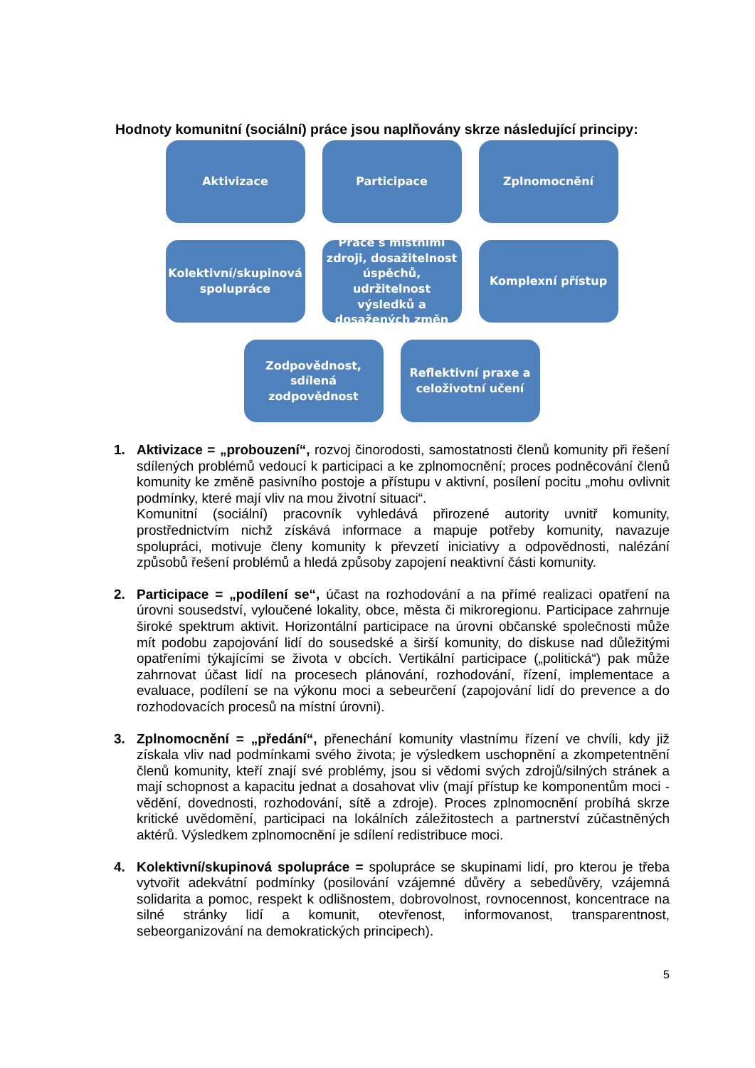Hodnoty komunitní (sociální) práce jsou naplňovány skrze následující principy:
Aktivizace Participace Zplnomocnění
Kolektivní/skupinová spolupráce
Práce s místními zdroji, dosažitelnost úspěchů, udržitelnost výsledků a dosažených změn
Komplexní přístup
Zodpovědnost, sdílená zodpovědnost
Reflektivní praxe a celoživotní učení
1. Aktivizace = „probouzení“, rozvoj činorodosti, samostatnosti členů komunity při řešení sdílených problémů vedoucí k participaci a ke zplnomocnění; proces podněcování členů komunity ke změně pasivního postoje a přístupu v aktivní, posílení pocitu „mohu ovlivnit podmínky, které mají vliv na mou životní situaci“.
Komunitní (sociální) pracovník vyhledává přirozené autority uvnitř komunity, prostřednictvím nichž získává informace a mapuje potřeby komunity, navazuje spolupráci, motivuje členy komunity k převzetí iniciativy a odpovědnosti, nalézání způsobů řešení problémů a hledá způsoby zapojení neaktivní části komunity.
2. Participace = „podílení se“, účast na rozhodování a na přímé realizaci opatření na úrovni sousedství, vyloučené lokality, obce, města či mikroregionu. Participace zahrnuje široké spektrum aktivit. Horizontální participace na úrovni občanské společnosti může mít podobu zapojování lidí do sousedské a širší komunity, do diskuse nad důležitými opatřeními týkajícími se života v obcích. Vertikální participace („politická“) pak může zahrnovat účast lidí na procesech plánování, rozhodování, řízení, implementace a evaluace, podílení se na výkonu moci a sebeurčení (zapojování lidí do prevence a do rozhodovacích procesů na místní úrovni).
3. Zplnomocnění = „předání“, přenechání komunity vlastnímu řízení ve chvíli, kdy již získala vliv nad podmínkami svého života; je výsledkem uschopnění a zkompetentnění členů komunity, kteří znají své problémy, jsou si vědomi svých zdrojů/silných stránek a mají schopnost a kapacitu jednat a dosahovat vliv (mají přístup ke komponentům moci - vědění, dovednosti, rozhodování, sítě a zdroje). Proces zplnomocnění probíhá skrze kritické uvědomění, participaci na lokálních záležitostech a partnerství zúčastněných aktérů. Výsledkem zplnomocnění je sdílení redistribuce moci.
4. Kolektivní/skupinová spolupráce = spolupráce se skupinami lidí, pro kterou je třeba vytvořit adekvátní podmínky (posilování vzájemné důvěry a sebedůvěry, vzájemná solidarita a pomoc, respekt k odlišnostem, dobrovolnost, rovnocennost, koncentrace na silné stránky lidí a komunit, otevřenost, informovanost, transparentnost, sebeorganizování na demokratických principech).
5